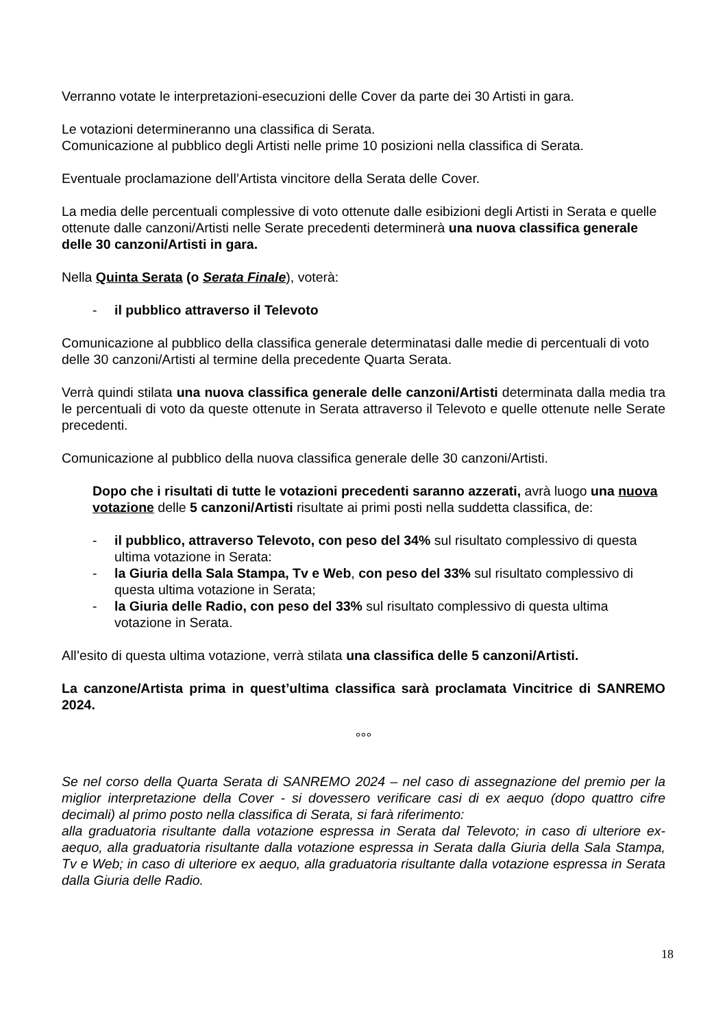Verranno votate le interpretazioni-esecuzioni delle Cover da parte dei 30 Artisti in gara.
Le votazioni determineranno una classifica di Serata.
Comunicazione al pubblico degli Artisti nelle prime 10 posizioni nella classifica di Serata.
Eventuale proclamazione dell’Artista vincitore della Serata delle Cover.
La media delle percentuali complessive di voto ottenute dalle esibizioni degli Artisti in Serata e quelle ottenute dalle canzoni/Artisti nelle Serate precedenti determinerà una nuova classifica generale delle 30 canzoni/Artisti in gara.
Nella Quinta Serata (o Serata Finale), voterà:
- il pubblico attraverso il Televoto
Comunicazione al pubblico della classifica generale determinatasi dalle medie di percentuali di voto delle 30 canzoni/Artisti al termine della precedente Quarta Serata.
Verrà quindi stilata una nuova classifica generale delle canzoni/Artisti determinata dalla media tra le percentuali di voto da queste ottenute in Serata attraverso il Televoto e quelle ottenute nelle Serate precedenti.
Comunicazione al pubblico della nuova classifica generale delle 30 canzoni/Artisti.
Dopo che i risultati di tutte le votazioni precedenti saranno azzerati, avrà luogo una nuova votazione delle 5 canzoni/Artisti risultate ai primi posti nella suddetta classifica, de:
- il pubblico, attraverso Televoto, con peso del 34% sul risultato complessivo di questa ultima votazione in Serata:
- la Giuria della Sala Stampa, Tv e Web, con peso del 33% sul risultato complessivo di questa ultima votazione in Serata;
- la Giuria delle Radio, con peso del 33% sul risultato complessivo di questa ultima votazione in Serata.
All’esito di questa ultima votazione, verrà stilata una classifica delle 5 canzoni/Artisti.
La canzone/Artista prima in quest’ultima classifica sarà proclamata Vincitrice di SANREMO 2024.
°°°
Se nel corso della Quarta Serata di SANREMO 2024 – nel caso di assegnazione del premio per la miglior interpretazione della Cover - si dovessero verificare casi di ex aequo (dopo quattro cifre decimali) al primo posto nella classifica di Serata, si farà riferimento:
alla graduatoria risultante dalla votazione espressa in Serata dal Televoto; in caso di ulteriore ex-aequo, alla graduatoria risultante dalla votazione espressa in Serata dalla Giuria della Sala Stampa, Tv e Web; in caso di ulteriore ex aequo, alla graduatoria risultante dalla votazione espressa in Serata dalla Giuria delle Radio.
18